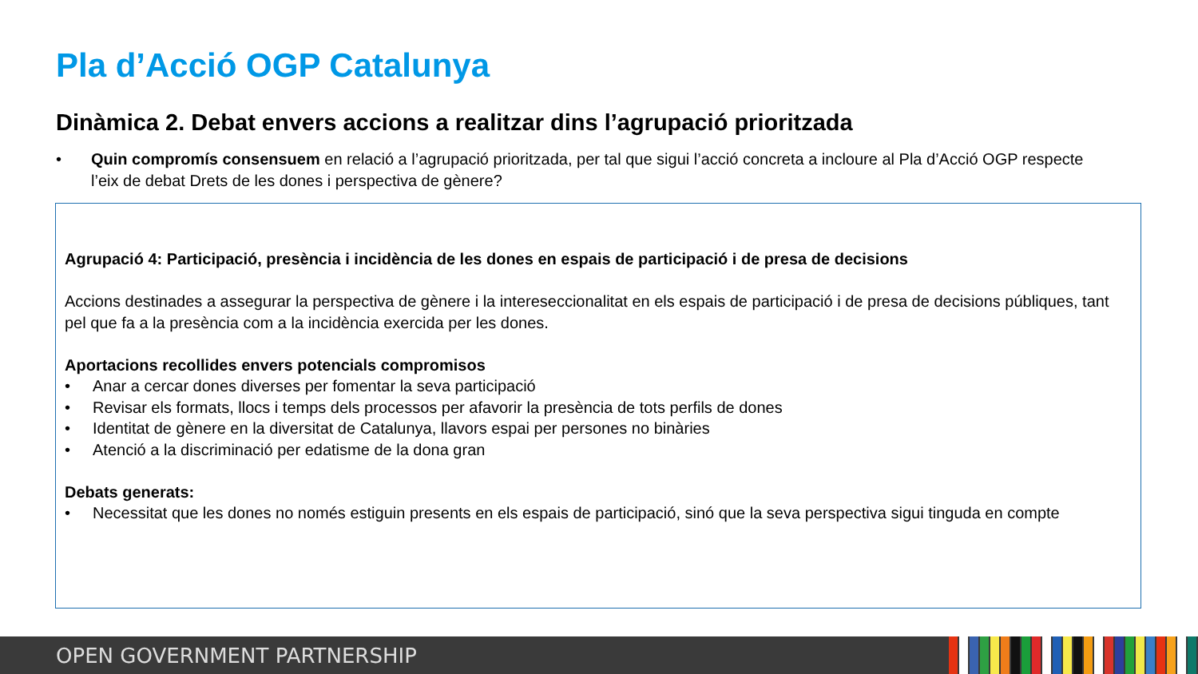Pla d’Acció OGP Catalunya
Dinàmica 2. Debat envers accions a realitzar dins l’agrupació prioritzada
• Quin compromís consensuem en relació a l’agrupació prioritzada, per tal que sigui l’acció concreta a incloure al Pla d’Acció OGP respecte l’eix de debat Drets de les dones i perspectiva de gènere?
Agrupació 4: Participació, presència i incidència de les dones en espais de participació i de presa de decisions
Accions destinades a assegurar la perspectiva de gènere i la interesecciona­litat en els espais de participació i de presa de decisions públiques, tant pel que fa a la presència com a la incidència exercida per les dones.
Aportacions recollides envers potencials compromisos
• Anar a cercar dones diverses per fomentar la seva participació
• Revisar els formats, llocs i temps dels processos per afavorir la presència de tots perfils de dones
• Identitat de gènere en la diversitat de Catalunya, llavors espai per persones no binàries
• Atenció a la discriminació per edatisme de la dona gran
Debats generats:
• Necessitat que les dones no només estiguin presents en els espais de participació, sinó que la seva perspectiva sigui tinguda en compte
OPEN GOVERNMENT PARTNERSHIP